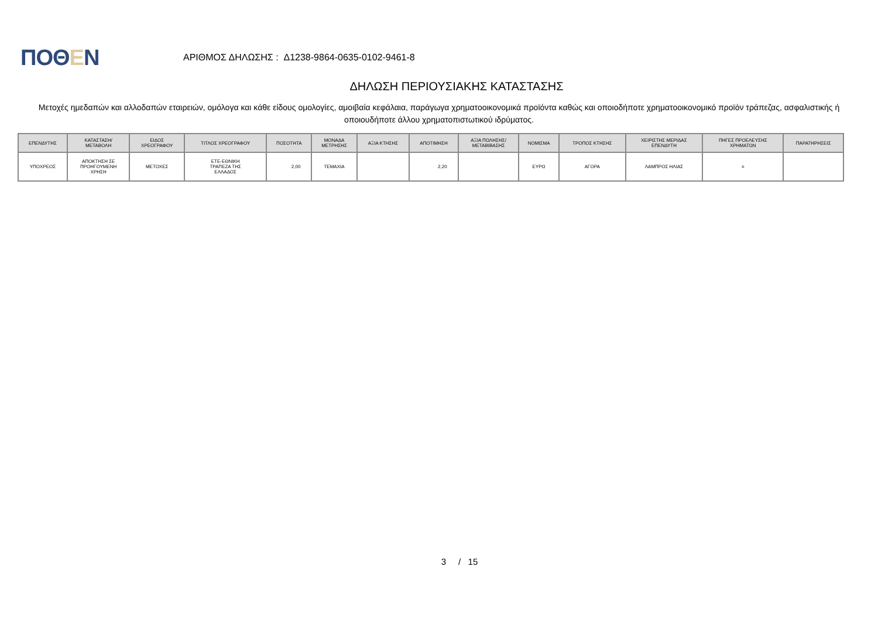ΠΟΘΕΝ
ΑΡΙΘΜΟΣ ΔΗΛΩΣΗΣ : Δ1238-9864-0635-0102-9461-8
ΔΗΛΩΣΗ ΠΕΡΙΟΥΣΙΑΚΗΣ ΚΑΤΑΣΤΑΣΗΣ
Μετοχές ημεδαπών και αλλοδαπών εταιρειών, ομόλογα και κάθε είδους ομολογίες, αμοιβαία κεφάλαια, παράγωγα χρηματοοικονομικά προϊόντα καθώς και οποιοδήποτε χρηματοοικονομικό προϊόν τράπεζας, ασφαλιστικής ή οποιουδήποτε άλλου χρηματοπιστωτικού ιδρύματος.
| ΕΠΕΝΔΥΤΗΣ | ΚΑΤΑΣΤΑΣΗ/ ΜΕΤΑΒΟΛΗ | ΕΙΔΟΣ ΧΡΕΟΓΡΑΦΟΥ | ΤΙΤΛΟΣ ΧΡΕΟΓΡΑΦΟΥ | ΠΟΣΟΤΗΤΑ | ΜΟΝΑΔΑ ΜΕΤΡΗΣΗΣ | ΑΞΙΑ ΚΤΗΣΗΣ | ΑΠΟΤΙΜΗΣΗ | ΑΞΙΑ ΠΩΛΗΣΗΣ/ ΜΕΤΑΒΙΒΑΣΗΣ | ΝΟΜΙΣΜΑ | ΤΡΟΠΟΣ ΚΤΗΣΗΣ | ΧΕΙΡΙΣΤΗΣ ΜΕΡΙΔΑΣ ΕΠΕΝΔΥΤΗ | ΠΗΓΕΣ ΠΡΟΕΛΕΥΣΗΣ ΧΡΗΜΑΤΩΝ | ΠΑΡΑΤΗΡΗΣΕΙΣ |
| --- | --- | --- | --- | --- | --- | --- | --- | --- | --- | --- | --- | --- | --- |
| ΥΠΟΧΡΕΟΣ | ΑΠΟΚΤΗΣΗ ΣΕ ΠΡΟΗΓΟΥΜΕΝΗ ΧΡΗΣΗ | ΜΕΤΟΧΕΣ | ΕΤΕ-ΕΘΝΙΚΗ ΤΡΑΠΕΖΑ ΤΗΣ ΕΛΛΑΔΟΣ | 2,00 | ΤΕΜΑΧΙΑ | | 2,20 | | ΕΥΡΩ | ΑΓΟΡΑ | ΛΑΜΠΡΟΣ ΗΛΙΑΣ | = | |
3 / 15